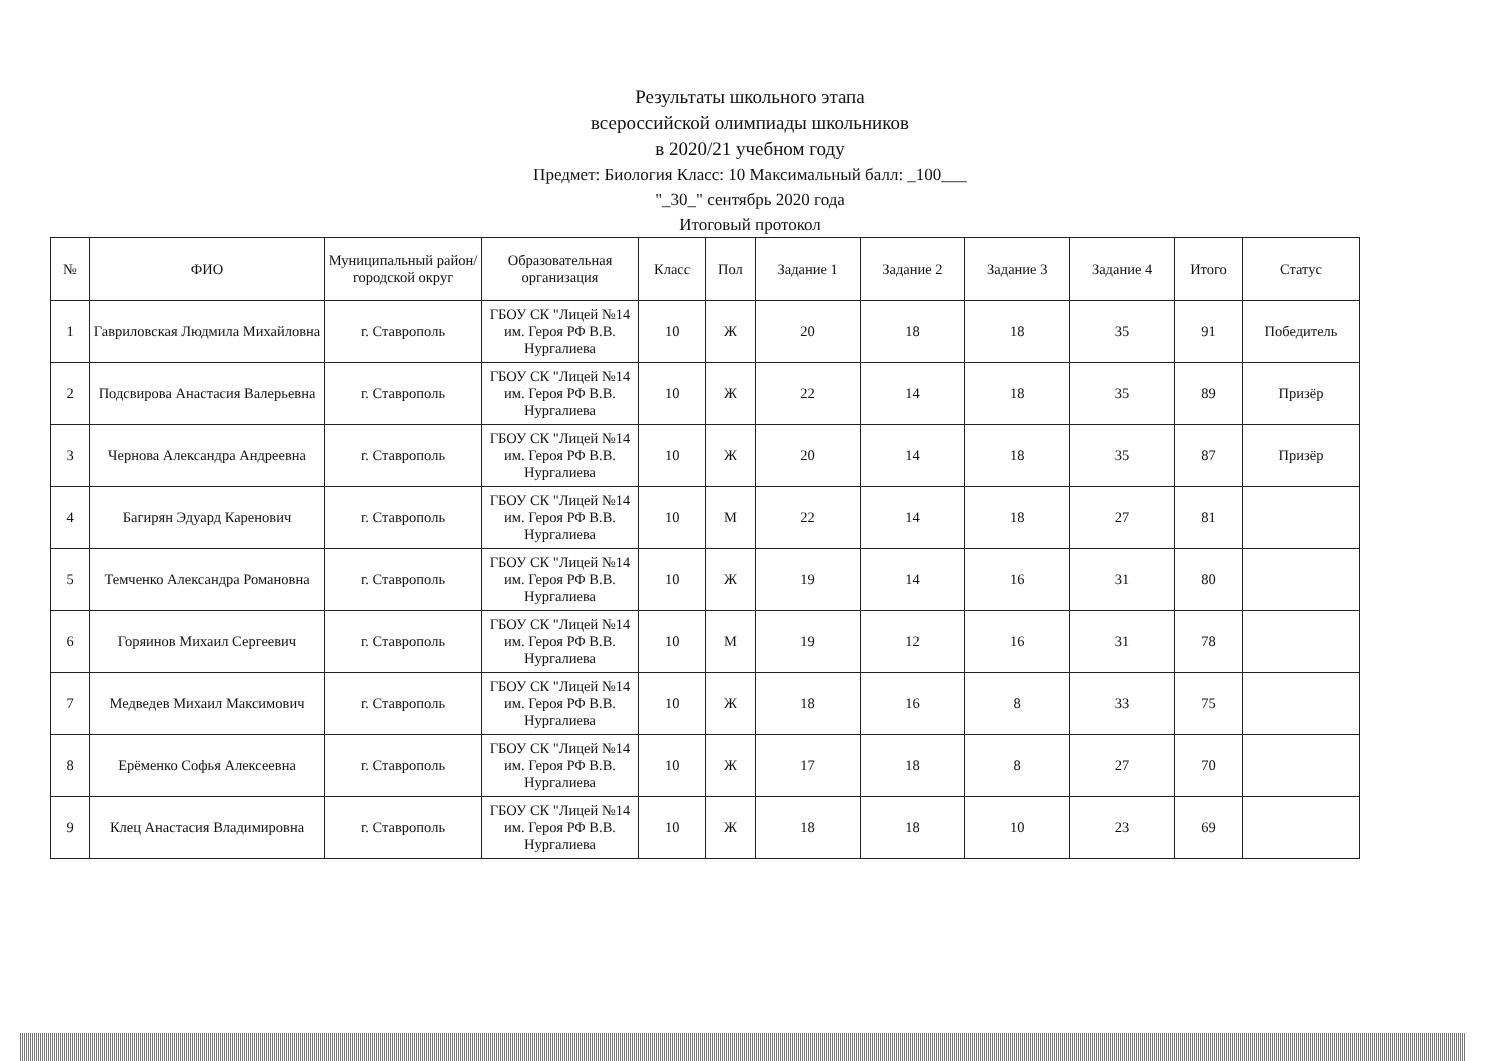Результаты школьного этапа
всероссийской олимпиады школьников
в 2020/21 учебном году
Предмет: Биология Класс: 10 Максимальный балл: _100___
"_30_" сентябрь 2020 года
Итоговый протокол
| № | ФИО | Муниципальный район/городской округ | Образовательная организация | Класс | Пол | Задание 1 | Задание 2 | Задание 3 | Задание 4 | Итого | Статус |
| --- | --- | --- | --- | --- | --- | --- | --- | --- | --- | --- | --- |
| 1 | Гавриловская Людмила Михайловна | г. Ставрополь | ГБОУ СК "Лицей №14 им. Героя РФ В.В. Нургалиева | 10 | Ж | 20 | 18 | 18 | 35 | 91 | Победитель |
| 2 | Подсвирова Анастасия Валерьевна | г. Ставрополь | ГБОУ СК "Лицей №14 им. Героя РФ В.В. Нургалиева | 10 | Ж | 22 | 14 | 18 | 35 | 89 | Призёр |
| 3 | Чернова Александра Андреевна | г. Ставрополь | ГБОУ СК "Лицей №14 им. Героя РФ В.В. Нургалиева | 10 | Ж | 20 | 14 | 18 | 35 | 87 | Призёр |
| 4 | Багирян Эдуард Каренович | г. Ставрополь | ГБОУ СК "Лицей №14 им. Героя РФ В.В. Нургалиева | 10 | М | 22 | 14 | 18 | 27 | 81 | |
| 5 | Темченко Александра Романовна | г. Ставрополь | ГБОУ СК "Лицей №14 им. Героя РФ В.В. Нургалиева | 10 | Ж | 19 | 14 | 16 | 31 | 80 | |
| 6 | Горяинов Михаил Сергеевич | г. Ставрополь | ГБОУ СК "Лицей №14 им. Героя РФ В.В. Нургалиева | 10 | М | 19 | 12 | 16 | 31 | 78 | |
| 7 | Медведев Михаил Максимович | г. Ставрополь | ГБОУ СК "Лицей №14 им. Героя РФ В.В. Нургалиева | 10 | Ж | 18 | 16 | 8 | 33 | 75 | |
| 8 | Ерёменко Софья Алексеевна | г. Ставрополь | ГБОУ СК "Лицей №14 им. Героя РФ В.В. Нургалиева | 10 | Ж | 17 | 18 | 8 | 27 | 70 | |
| 9 | Клец Анастасия Владимировна | г. Ставрополь | ГБОУ СК "Лицей №14 им. Героя РФ В.В. Нургалиева | 10 | Ж | 18 | 18 | 10 | 23 | 69 | |